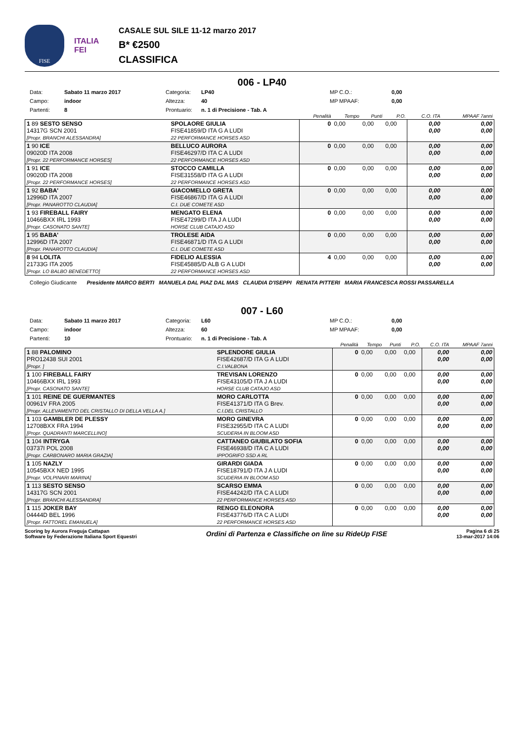FISE
ITALIA
FEI
CASALE SUL SILE 11-12 marzo 2017
B* €2500
CLASSIFICA
006 - LP40
Data: Sabato 11 marzo 2017 Categoria: LP40 MP C.O.: 0,00 Campo: indoor Altezza: 40 MP MPAAF: 0,00 Partenti: 8 Prontuario: n. 1 di Precisione - Tab. A
| | | | Penalità | Tempo | Punti | P.O. | C.O. ITA | MPAAF 7anni |
| 1 89 SESTO SENSO 14317G SCN 2001 [Propr. BRANCHI ALESSANDRA] | | SPOLAORE GIULIA FISE41859/D ITA G A LUDI 22 PERFORMANCE HORSES ASD | 0 | 0,00 | 0,00 | 0,00 | 0,00 0,00 | 0,00 0,00 |
| 1 90 ICE 09020D ITA 2008 [Propr. 22 PERFORMANCE HORSES] | | BELLUCO AURORA FISE46297/D ITA C A LUDI 22 PERFORMANCE HORSES ASD | 0 | 0,00 | 0,00 | 0,00 | 0,00 0,00 | 0,00 0,00 |
| 1 91 ICE 09020D ITA 2008 [Propr. 22 PERFORMANCE HORSES] | | STOCCO CAMILLA FISE31558/D ITA G A LUDI 22 PERFORMANCE HORSES ASD | 0 | 0,00 | 0,00 | 0,00 | 0,00 0,00 | 0,00 0,00 |
| 1 92 BABA' 12996D ITA 2007 [Propr. PANAROTTO CLAUDIA] | | GIACOMELLO GRETA FISE46867/D ITA G A LUDI C.I. DUE COMETE ASD | 0 | 0,00 | 0,00 | 0,00 | 0,00 0,00 | 0,00 0,00 |
| 1 93 FIREBALL FAIRY 10466BXX IRL 1993 [Propr. CASONATO SANTE] | | MENGATO ELENA FISE47299/D ITA J A LUDI HORSE CLUB CATAJO ASD | 0 | 0,00 | 0,00 | 0,00 | 0,00 0,00 | 0,00 0,00 |
| 1 95 BABA' 12996D ITA 2007 [Propr. PANAROTTO CLAUDIA] | | TROLESE AIDA FISE46871/D ITA G A LUDI C.I. DUE COMETE ASD | 0 | 0,00 | 0,00 | 0,00 | 0,00 0,00 | 0,00 0,00 |
| 8 94 LOLITA 21733G ITA 2005 [Propr. LO BALBO BENEDETTO] | | FIDELIO ALESSIA FISE45885/D ALB G A LUDI 22 PERFORMANCE HORSES ASD | 4 | 0,00 | 0,00 | 0,00 | 0,00 0,00 | 0,00 0,00 |
Collegio Giudicante Presidente MARCO BERTI MANUELA DAL PIAZ DAL MAS CLAUDIA D'ISEPPI RENATA PITTERI MARIA FRANCESCA ROSSI PASSARELLA
007 - L60
Data: Sabato 11 marzo 2017 Categoria: L60 MP C.O.: 0,00 Campo: indoor Altezza: 60 MP MPAAF: 0,00 Partenti: 10 Prontuario: n. 1 di Precisione - Tab. A
| | | | Penalità | Tempo | Punti | P.O. | C.O. ITA | MPAAF 7anni |
| 1 88 PALOMINO PRO12438 SUI 2001 [Propr. ] | | SPLENDORE GIULIA FISE42687/D ITA G A LUDI C.I.VALBONA | 0 | 0,00 | 0,00 | 0,00 | 0,00 0,00 | 0,00 0,00 |
| 1 100 FIREBALL FAIRY 10466BXX IRL 1993 [Propr. CASONATO SANTE] | | TREVISAN LORENZO FISE43105/D ITA J A LUDI HORSE CLUB CATAJO ASD | 0 | 0,00 | 0,00 | 0,00 | 0,00 0,00 | 0,00 0,00 |
| 1 101 REINE DE GUERMANTES 00961V FRA 2005 [Propr. ALLEVAMENTO DEL CRISTALLO DI DELLA VELLA A.] | | MORO CARLOTTA FISE41371/D ITA G Brev. C.I.DEL CRISTALLO | 0 | 0,00 | 0,00 | 0,00 | 0,00 0,00 | 0,00 0,00 |
| 1 103 GAMBLER DE PLESSY 12708BXX FRA 1994 [Propr. QUADRANTI MARCELLINO] | | MORO GINEVRA FISE32955/D ITA C A LUDI SCUDERIA IN BLOOM ASD | 0 | 0,00 | 0,00 | 0,00 | 0,00 0,00 | 0,00 0,00 |
| 1 104 INTRYGA 03737I POL 2008 [Propr. CARBONARO MARIA GRAZIA] | | CATTANEO GIUBILATO SOFIA FISE46938/D ITA C A LUDI IPPOGRIFO SSD A RL | 0 | 0,00 | 0,00 | 0,00 | 0,00 0,00 | 0,00 0,00 |
| 1 105 NAZLY 10545BXX NED 1995 [Propr. VOLPINARI MARINA] | | GIRARDI GIADA FISE18791/D ITA J A LUDI SCUDERIA IN BLOOM ASD | 0 | 0,00 | 0,00 | 0,00 | 0,00 0,00 | 0,00 0,00 |
| 1 113 SESTO SENSO 14317G SCN 2001 [Propr. BRANCHI ALESSANDRA] | | SCARSO EMMA FISE44242/D ITA C A LUDI 22 PERFORMANCE HORSES ASD | 0 | 0,00 | 0,00 | 0,00 | 0,00 0,00 | 0,00 0,00 |
| 1 115 JOKER BAY 04444D BEL 1996 [Propr. FATTOREL EMANUELA] | | RENGO ELEONORA FISE43776/D ITA C A LUDI 22 PERFORMANCE HORSES ASD | 0 | 0,00 | 0,00 | 0,00 | 0,00 0,00 | 0,00 0,00 |
Scoring by Aurora Freguja Cattapan
Software by Federazione Italiana Sport Equestri
Ordini di Partenza e Classifiche on line su RideUp FISE
Pagina 6 di 25
13-mar-2017 14:06